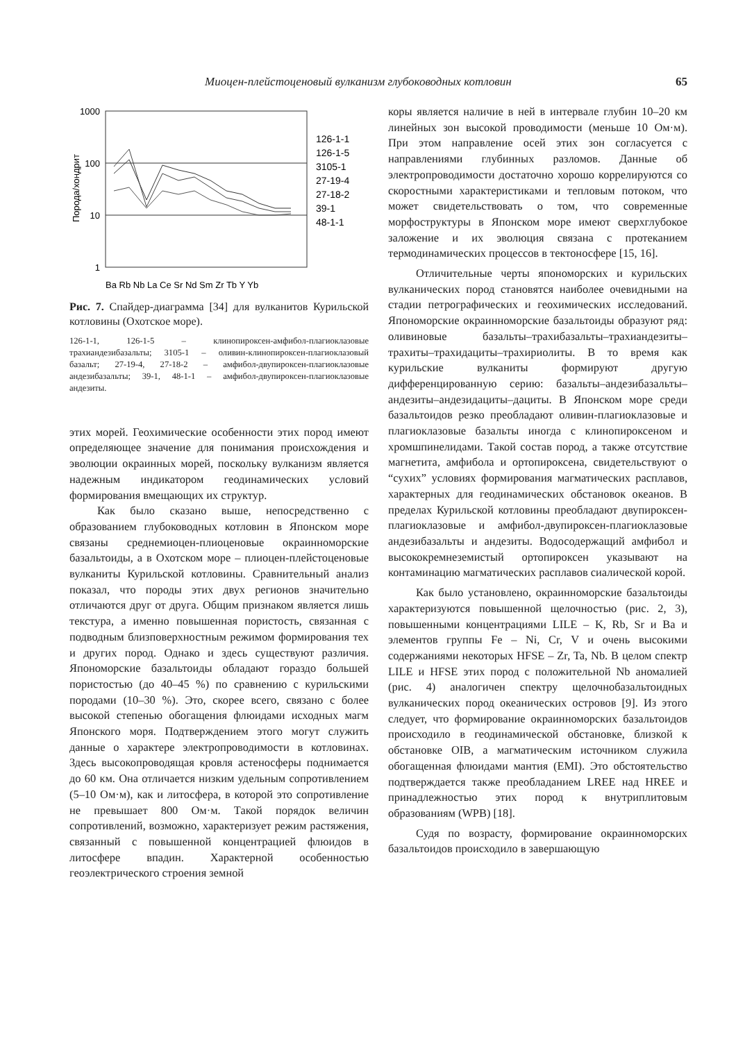Миоцен-плейстоценовый вулканизм глубоководных котловин 65
1000
100
10
1
Порода/хондрит
Ba Rb Nb La Ce Sr Nd Sm Zr Tb Y Yb
126-1-1
126-1-5
3105-1
27-19-4
27-18-2
39-1
48-1-1
Рис. 7. Спайдер-диаграмма [34] для вулканитов Курильской котловины (Охотское море).
126-1-1, 126-1-5 – клинопироксен-амфибол-плагиоклазовые трахиандезибазальты; 3105-1 – оливин-клинопироксен-плагиоклазовый базальт; 27-19-4, 27-18-2 – амфибол-двупироксен-плагиоклазовые андезибазальты; 39-1, 48-1-1 – амфибол-двупироксен-плагиоклазовые андезиты.
этих морей. Геохимические особенности этих пород имеют определяющее значение для понимания происхождения и эволюции окраинных морей, поскольку вулканизм является надежным индикатором геодинамических условий формирования вмещающих их структур.
Как было сказано выше, непосредственно с образованием глубоководных котловин в Японском море связаны среднемиоцен-плиоценовые окраинноморские базальтоиды, а в Охотском море – плиоцен-плейстоценовые вулканиты Курильской котловины. Сравнительный анализ показал, что породы этих двух регионов значительно отличаются друг от друга. Общим признаком является лишь текстура, а именно повышенная пористость, связанная с подводным близповерхностным режимом формирования тех и других пород. Однако и здесь существуют различия. Япономорские базальтоиды обладают гораздо большей пористостью (до 40–45 %) по сравнению с курильскими породами (10–30 %). Это, скорее всего, связано с более высокой степенью обогащения флюидами исходных магм Японского моря. Подтверждением этого могут служить данные о характере электропроводимости в котловинах. Здесь высокопроводящая кровля астеносферы поднимается до 60 км. Она отличается низким удельным сопротивлением (5–10 Ом·м), как и литосфера, в которой это сопротивление не превышает 800 Ом·м. Такой порядок величин сопротивлений, возможно, характеризует режим растяжения, связанный с повышенной концентрацией флюидов в литосфере впадин. Характерной особенностью геоэлектрического строения земной
коры является наличие в ней в интервале глубин 10–20 км линейных зон высокой проводимости (меньше 10 Ом·м). При этом направление осей этих зон согласуется с направлениями глубинных разломов. Данные об электропроводимости достаточно хорошо коррелируются со скоростными характеристиками и тепловым потоком, что может свидетельствовать о том, что современные морфоструктуры в Японском море имеют сверхглубокое заложение и их эволюция связана с протеканием термодинамических процессов в тектоносфере [15, 16].
Отличительные черты япономорских и курильских вулканических пород становятся наиболее очевидными на стадии петрографических и геохимических исследований. Япономорские окраинноморские базальтоиды образуют ряд: оливиновые базальты–трахибазальты–трахиандезиты–трахиты–трахидациты–трахириолиты. В то время как курильские вулканиты формируют другую дифференцированную серию: базальты–андезибазальты–андезиты–андезидациты–дациты. В Японском море среди базальтоидов резко преобладают оливин-плагиоклазовые и плагиоклазовые базальты иногда с клинопироксеном и хромшпинелидами. Такой состав пород, а также отсутствие магнетита, амфибола и ортопироксена, свидетельствуют о “сухих” условиях формирования магматических расплавов, характерных для геодинамических обстановок океанов. В пределах Курильской котловины преобладают двупироксен-плагиоклазовые и амфибол-двупироксен-плагиоклазовые андезибазальты и андезиты. Водосодержащий амфибол и высококремнеземистый ортопироксен указывают на контаминацию магматических расплавов сиалической корой.
Как было установлено, окраинноморские базальтоиды характеризуются повышенной щелочностью (рис. 2, 3), повышенными концентрациями LILE – K, Rb, Sr и Ba и элементов группы Fe – Ni, Cr, V и очень высокими содержаниями некоторых HFSE – Zr, Ta, Nb. В целом спектр LILE и HFSE этих пород с положительной Nb аномалией (рис. 4) аналогичен спектру щелочнобазальтоидных вулканических пород океанических островов [9]. Из этого следует, что формирование окраинноморских базальтоидов происходило в геодинамической обстановке, близкой к обстановке OIB, а магматическим источником служила обогащенная флюидами мантия (EMI). Это обстоятельство подтверждается также преобладанием LREE над HREE и принадлежностью этих пород к внутриплитовым образованиям (WPB) [18].
Судя по возрасту, формирование окраинноморских базальтоидов происходило в завершающую